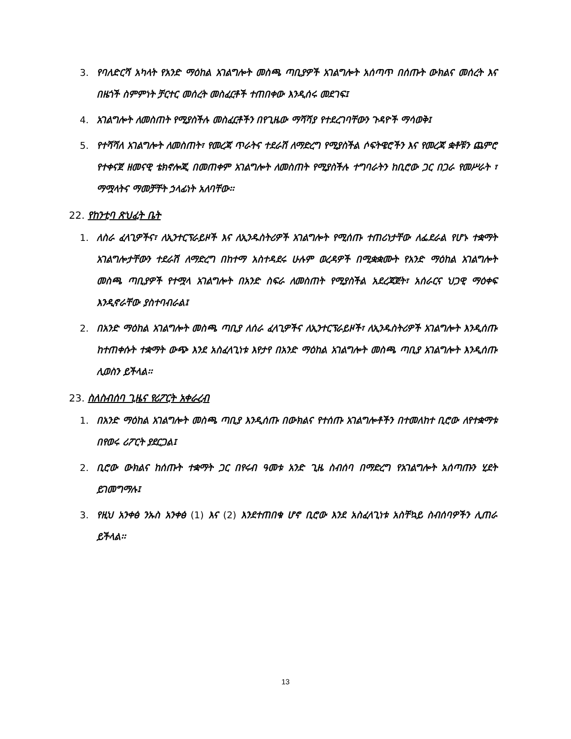3. የባለድርሻ አካላት የአንድ ማዕከል አገልግሎት መስጫ ጣቢያዎች አገልግሎት አሰጣጥ በሰጡት ውክልና መሰረት እና በዜጎች ስምምነት ቻርተር መሰረት መስፈርቶች ተጠበቀው እንዲሰሩ መደገፍ፤
4. አገልግሎት ለመስጠት የሚያስችሉ መስፈርቶችን በየጊዜው ማሻሻያ የተደረገባቸውን ጉዳዮች ማሳወቅ፤
5. የተሻሻለ አገልግሎት ለመስጠት፣ የመረጃ ጥራትና ተደራሽ ለማድረግ የሚያስችል ሶፍትዌሮችን እና የመረጃ ቋቶቹን ጨምሮ የተቀናጀ ዘመናዊ ቴክኖሎጂ በመጠቀም አገልግሎት ለመስጠት የሚያስችሉ ተግባራትን ከቢሮው ጋር በጋራ የመሥራት ፣ ማሟላትና ማመቻቸት ኃላፊነት አለባቸው፡፡
22. የከንቲባ ጽህፈት ቤት
1. ለስራ ፈላጊዎችና፣ ለኢንተርፕራይዞች እና ለኢንዱስትሪዎች አገልግሎት የሚሰጡ ተጠሪነታቸው ለፌደራል የሆኑ ተቋማት አገልግሎታቸውን ተደራሽ ለማድረግ በከተማ አስተዳደሩ ሁሉም ወረዳዎች በሚቋቋሙት የአንድ ማዕከል አገልግሎት መስጫ ጣቢያዎች የተሟላ አገልግሎት በአንድ ስፍራ ለመስጠት የሚያስችል አደረጃጀት፣ አሰራርና ህጋዊ ማዕቀፍ እንዲኖራቸው ያስተባብራል፤
2. በአንድ ማዕከል አገልግሎት መስጫ ጣቢያ ለሰራ ፈላጊዎችና ለኢንተርፕራይዞች፣ ለኢንዱስትሪዎች አገልግሎት እንዲሰጡ ከተጠቀሱት ተቋማት ውጭ እንደ አስፈላጊነቱ እየታየ በአንድ ማዕከል አገልግሎት መስጫ ጣቢያ አገልግሎት እንዲሰጡ ሊወስን ይችላል፡፡
23. ስለስብሰባ ጊዜና የሪፖርት አቀራረብ
1. በአንድ ማዕከል አገልግሎት መስጫ ጣቢያ እንዲሰጡ በውክልና የተሰጡ አገልግሎቶችን በተመለከተ ቢሮው ለየተቋማቱ በየወሩ ሪፖርት ያደርጋል፤
2. ቢሮው ውክልና ከሰጡት ተቋማት ጋር በየሩብ ዓመቱ አንድ ጊዜ ስብሰባ በማድረግ የአገልግሎት አሰጣጡን ሂደት ይገመግማሉ፤
3. የዚህ አንቀፅ ንኡስ አንቀፅ (1) እና (2) እንደተጠበቁ ሆኖ ቢሮው እንደ አስፈላጊነቱ አስቸኳይ ስብሰባዎችን ሊጠራ ይችላል፡፡
13